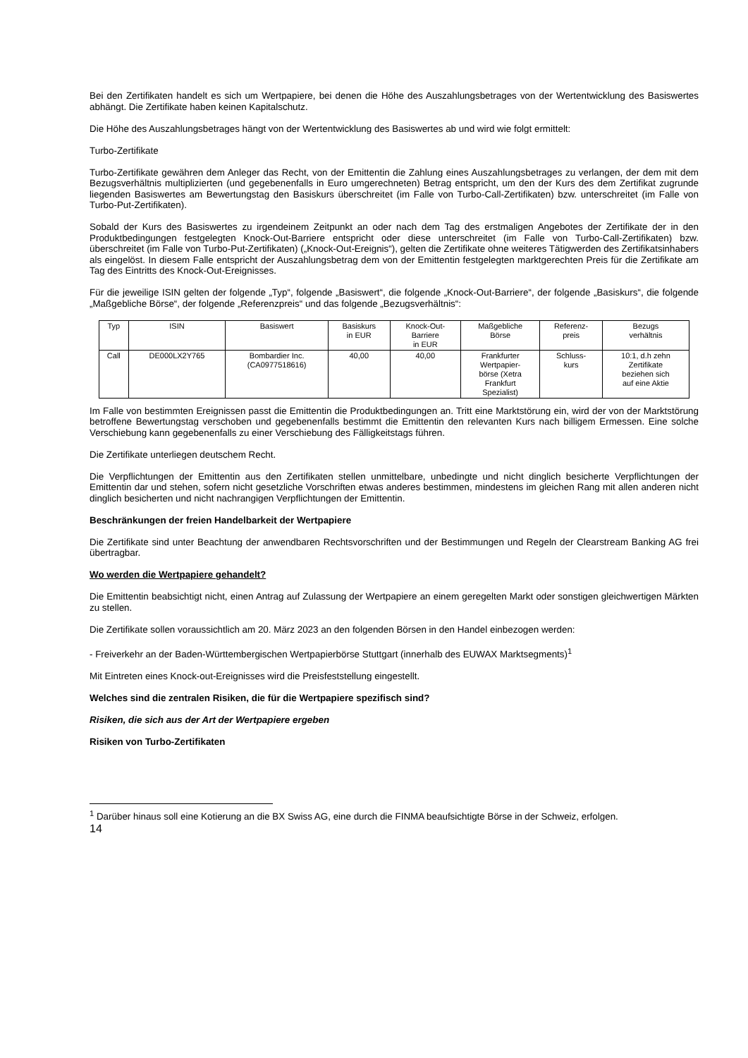Bei den Zertifikaten handelt es sich um Wertpapiere, bei denen die Höhe des Auszahlungsbetrages von der Wertentwicklung des Basiswertes abhängt. Die Zertifikate haben keinen Kapitalschutz.
Die Höhe des Auszahlungsbetrages hängt von der Wertentwicklung des Basiswertes ab und wird wie folgt ermittelt:
Turbo-Zertifikate
Turbo-Zertifikate gewähren dem Anleger das Recht, von der Emittentin die Zahlung eines Auszahlungsbetrages zu verlangen, der dem mit dem Bezugsverhältnis multiplizierten (und gegebenenfalls in Euro umgerechneten) Betrag entspricht, um den der Kurs des dem Zertifikat zugrunde liegenden Basiswertes am Bewertungstag den Basiskurs überschreitet (im Falle von Turbo-Call-Zertifikaten) bzw. unterschreitet (im Falle von Turbo-Put-Zertifikaten).
Sobald der Kurs des Basiswertes zu irgendeinem Zeitpunkt an oder nach dem Tag des erstmaligen Angebotes der Zertifikate der in den Produktbedingungen festgelegten Knock-Out-Barriere entspricht oder diese unterschreitet (im Falle von Turbo-Call-Zertifikaten) bzw. überschreitet (im Falle von Turbo-Put-Zertifikaten) („Knock-Out-Ereignis“), gelten die Zertifikate ohne weiteres Tätigwerden des Zertifikatsinhabers als eingelöst. In diesem Falle entspricht der Auszahlungsbetrag dem von der Emittentin festgelegten marktgerechten Preis für die Zertifikate am Tag des Eintritts des Knock-Out-Ereignisses.
Für die jeweilige ISIN gelten der folgende „Typ“, folgende „Basiswert“, die folgende „Knock-Out-Barriere“, der folgende „Basiskurs“, die folgende „Maßgebliche Börse“, der folgende „Referenzpreis“ und das folgende „Bezugsverhältnis“:
| Typ | ISIN | Basiswert | Basiskurs in EUR | Knock-Out- Barriere in EUR | Maßgebliche Börse | Referenz- preis | Bezugs verhältnis |
| --- | --- | --- | --- | --- | --- | --- | --- |
| Call | DE000LX2Y765 | Bombardier Inc. (CA0977518616) | 40,00 | 40,00 | Frankfurter Wertpapier- börse (Xetra Frankfurt Spezialist) | Schluss- kurs | 10:1, d.h zehn Zertifikate beziehen sich auf eine Aktie |
Im Falle von bestimmten Ereignissen passt die Emittentin die Produktbedingungen an. Tritt eine Marktstörung ein, wird der von der Marktstörung betroffene Bewertungstag verschoben und gegebenenfalls bestimmt die Emittentin den relevanten Kurs nach billigem Ermessen. Eine solche Verschiebung kann gegebenenfalls zu einer Verschiebung des Fälligkeitstags führen.
Die Zertifikate unterliegen deutschem Recht.
Die Verpflichtungen der Emittentin aus den Zertifikaten stellen unmittelbare, unbedingte und nicht dinglich besicherte Verpflichtungen der Emittentin dar und stehen, sofern nicht gesetzliche Vorschriften etwas anderes bestimmen, mindestens im gleichen Rang mit allen anderen nicht dinglich besicherten und nicht nachrangigen Verpflichtungen der Emittentin.
Beschränkungen der freien Handelbarkeit der Wertpapiere
Die Zertifikate sind unter Beachtung der anwendbaren Rechtsvorschriften und der Bestimmungen und Regeln der Clearstream Banking AG frei übertragbar.
Wo werden die Wertpapiere gehandelt?
Die Emittentin beabsichtigt nicht, einen Antrag auf Zulassung der Wertpapiere an einem geregelten Markt oder sonstigen gleichwertigen Märkten zu stellen.
Die Zertifikate sollen voraussichtlich am 20. März 2023 an den folgenden Börsen in den Handel einbezogen werden:
- Freiverkehr an der Baden-Württembergischen Wertpapierbörse Stuttgart (innerhalb des EUWAX Marktsegments)<sup>1</sup>
Mit Eintreten eines Knock-out-Ereignisses wird die Preisfeststellung eingestellt.
Welches sind die zentralen Risiken, die für die Wertpapiere spezifisch sind?
Risiken, die sich aus der Art der Wertpapiere ergeben
Risiken von Turbo-Zertifikaten
<sup>1</sup> Darüber hinaus soll eine Kotierung an die BX Swiss AG, eine durch die FINMA beaufsichtigte Börse in der Schweiz, erfolgen.
14